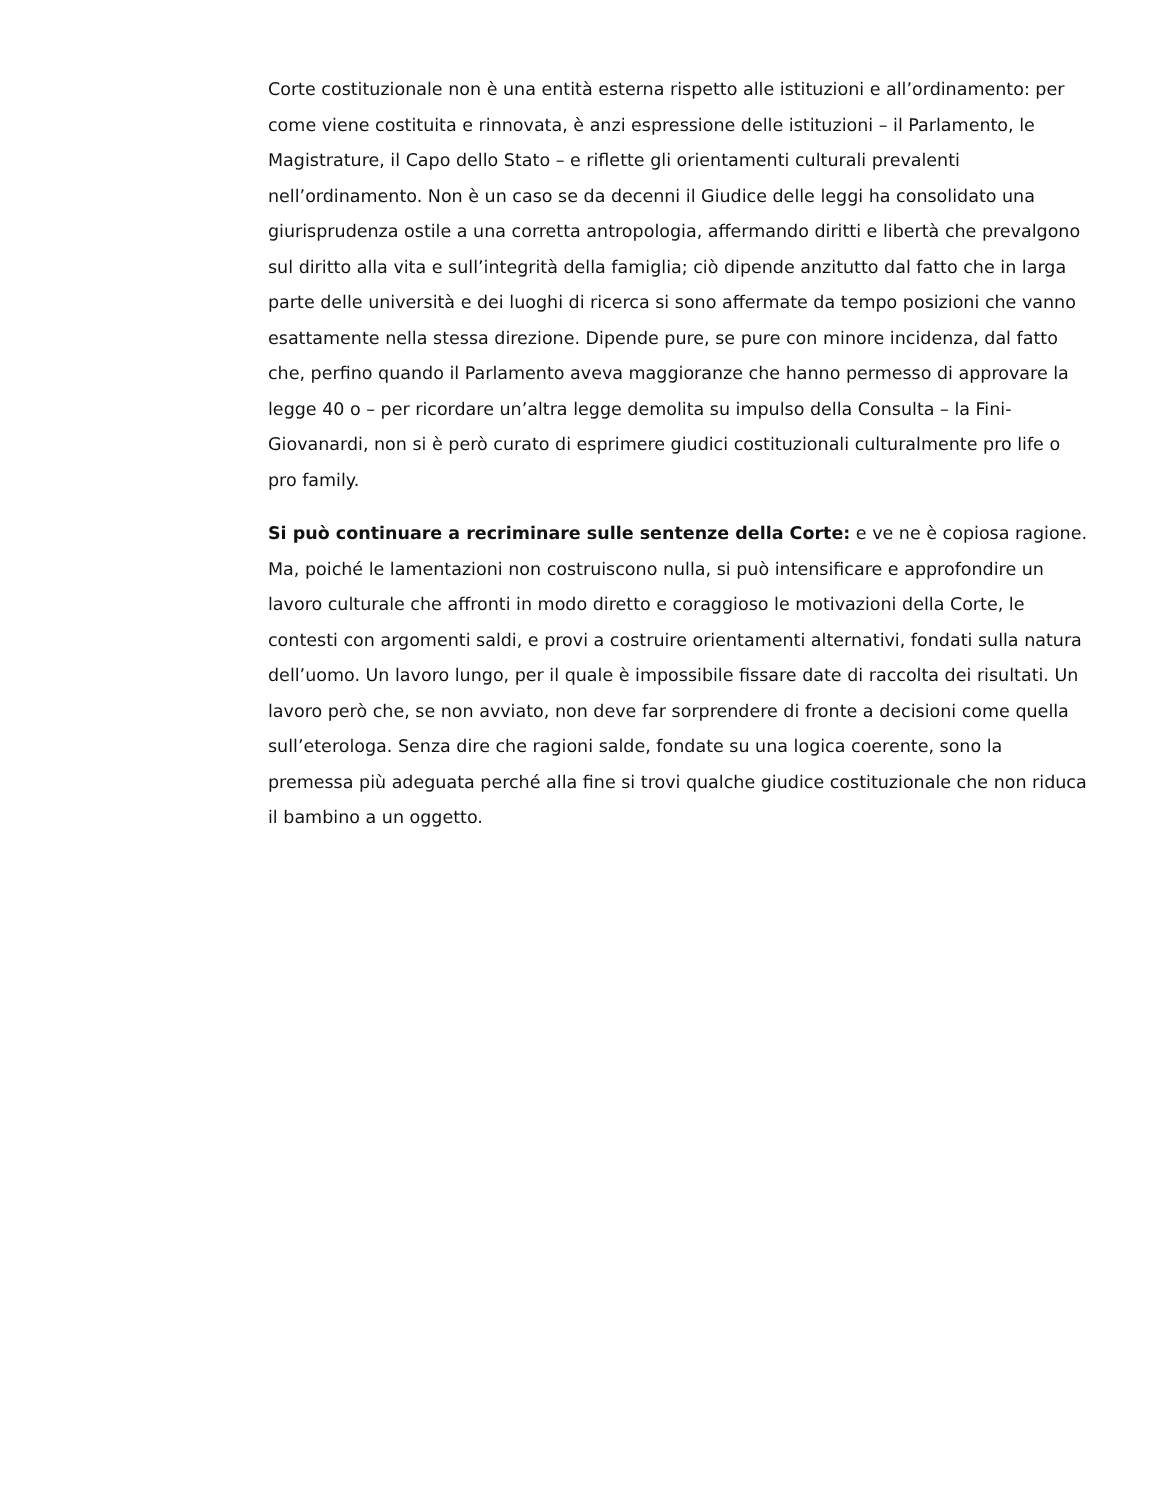Corte costituzionale non è una entità esterna rispetto alle istituzioni e all’ordinamento: per come viene costituita e rinnovata, è anzi espressione delle istituzioni – il Parlamento, le Magistrature, il Capo dello Stato – e riflette gli orientamenti culturali prevalenti nell’ordinamento. Non è un caso se da decenni il Giudice delle leggi ha consolidato una giurisprudenza ostile a una corretta antropologia, affermando diritti e libertà che prevalgono sul diritto alla vita e sull’integrità della famiglia; ciò dipende anzitutto dal fatto che in larga parte delle università e dei luoghi di ricerca si sono affermate da tempo posizioni che vanno esattamente nella stessa direzione. Dipende pure, se pure con minore incidenza, dal fatto che, perfino quando il Parlamento aveva maggioranze che hanno permesso di approvare la legge 40 o – per ricordare un’altra legge demolita su impulso della Consulta – la Fini-Giovanardi, non si è però curato di esprimere giudici costituzionali culturalmente pro life o pro family.
Si può continuare a recriminare sulle sentenze della Corte: e ve ne è copiosa ragione. Ma, poiché le lamentazioni non costruiscono nulla, si può intensificare e approfondire un lavoro culturale che affronti in modo diretto e coraggioso le motivazioni della Corte, le contesti con argomenti saldi, e provi a costruire orientamenti alternativi, fondati sulla natura dell’uomo. Un lavoro lungo, per il quale è impossibile fissare date di raccolta dei risultati. Un lavoro però che, se non avviato, non deve far sorprendere di fronte a decisioni come quella sull’eterologa. Senza dire che ragioni salde, fondate su una logica coerente, sono la premessa più adeguata perché alla fine si trovi qualche giudice costituzionale che non riduca il bambino a un oggetto.